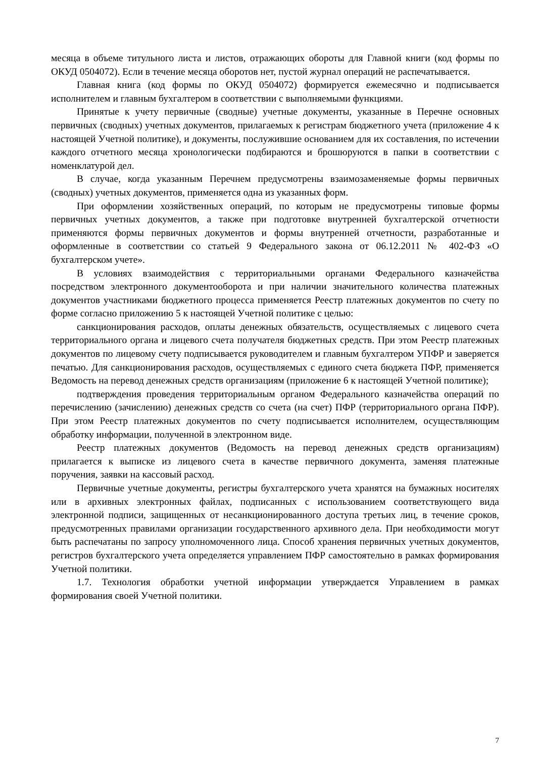месяца в объеме титульного листа и листов, отражающих обороты для Главной книги (код формы по ОКУД 0504072). Если в течение месяца оборотов нет, пустой журнал операций не распечатывается.
Главная книга (код формы по ОКУД 0504072) формируется ежемесячно и подписывается исполнителем и главным бухгалтером в соответствии с выполняемыми функциями.
Принятые к учету первичные (сводные) учетные документы, указанные в Перечне основных первичных (сводных) учетных документов, прилагаемых к регистрам бюджетного учета (приложение 4 к настоящей Учетной политике), и документы, послужившие основанием для их составления, по истечении каждого отчетного месяца хронологически подбираются и брошюруются в папки в соответствии с номенклатурой дел.
В случае, когда указанным Перечнем предусмотрены взаимозаменяемые формы первичных (сводных) учетных документов, применяется одна из указанных форм.
При оформлении хозяйственных операций, по которым не предусмотрены типовые формы первичных учетных документов, а также при подготовке внутренней бухгалтерской отчетности применяются формы первичных документов и формы внутренней отчетности, разработанные и оформленные в соответствии со статьей 9 Федерального закона от 06.12.2011 № 402-ФЗ «О бухгалтерском учете».
В условиях взаимодействия с территориальными органами Федерального казначейства посредством электронного документооборота и при наличии значительного количества платежных документов участниками бюджетного процесса применяется Реестр платежных документов по счету по форме согласно приложению 5 к настоящей Учетной политике с целью:
санкционирования расходов, оплаты денежных обязательств, осуществляемых с лицевого счета территориального органа и лицевого счета получателя бюджетных средств. При этом Реестр платежных документов по лицевому счету подписывается руководителем и главным бухгалтером УПФР и заверяется печатью. Для санкционирования расходов, осуществляемых с единого счета бюджета ПФР, применяется Ведомость на перевод денежных средств организациям (приложение 6 к настоящей Учетной политике);
подтверждения проведения территориальным органом Федерального казначейства операций по перечислению (зачислению) денежных средств со счета (на счет) ПФР (территориального органа ПФР). При этом Реестр платежных документов по счету подписывается исполнителем, осуществляющим обработку информации, полученной в электронном виде.
Реестр платежных документов (Ведомость на перевод денежных средств организациям) прилагается к выписке из лицевого счета в качестве первичного документа, заменяя платежные поручения, заявки на кассовый расход.
Первичные учетные документы, регистры бухгалтерского учета хранятся на бумажных носителях или в архивных электронных файлах, подписанных с использованием соответствующего вида электронной подписи, защищенных от несанкционированного доступа третьих лиц, в течение сроков, предусмотренных правилами организации государственного архивного дела. При необходимости могут быть распечатаны по запросу уполномоченного лица. Способ хранения первичных учетных документов, регистров бухгалтерского учета определяется управлением ПФР самостоятельно в рамках формирования Учетной политики.
1.7. Технология обработки учетной информации утверждается Управлением в рамках формирования своей Учетной политики.
7